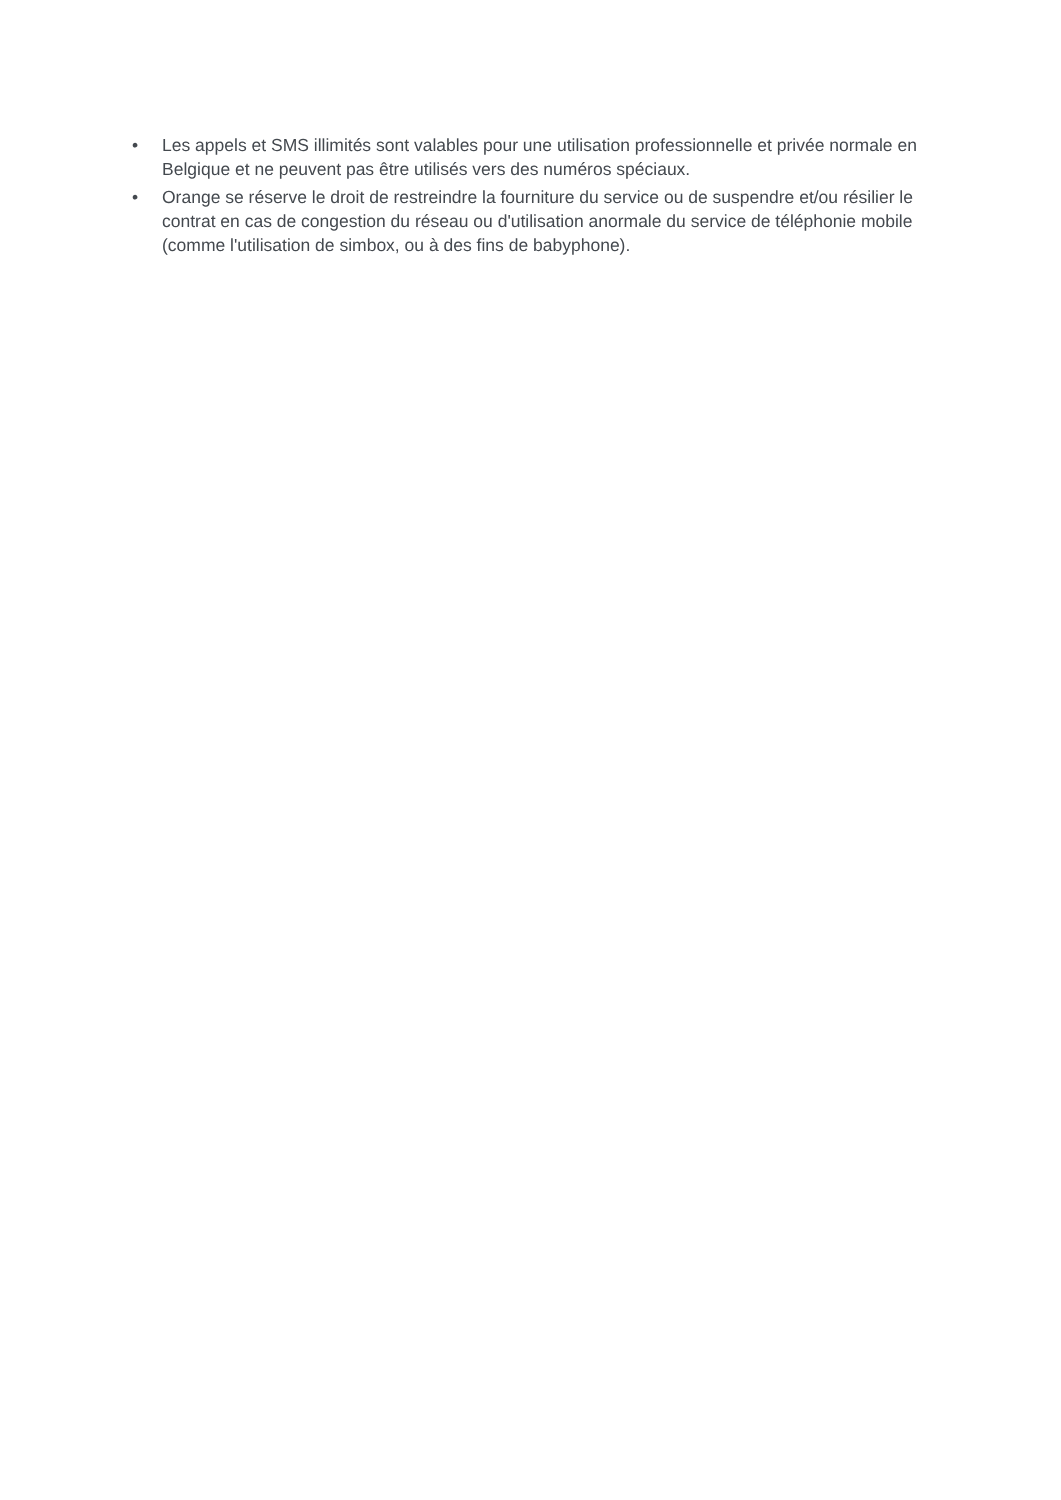• Les appels et SMS illimités sont valables pour une utilisation professionnelle et privée normale en Belgique et ne peuvent pas être utilisés vers des numéros spéciaux.
• Orange se réserve le droit de restreindre la fourniture du service ou de suspendre et/ou résilier le contrat en cas de congestion du réseau ou d'utilisation anormale du service de téléphonie mobile (comme l'utilisation de simbox, ou à des fins de babyphone).